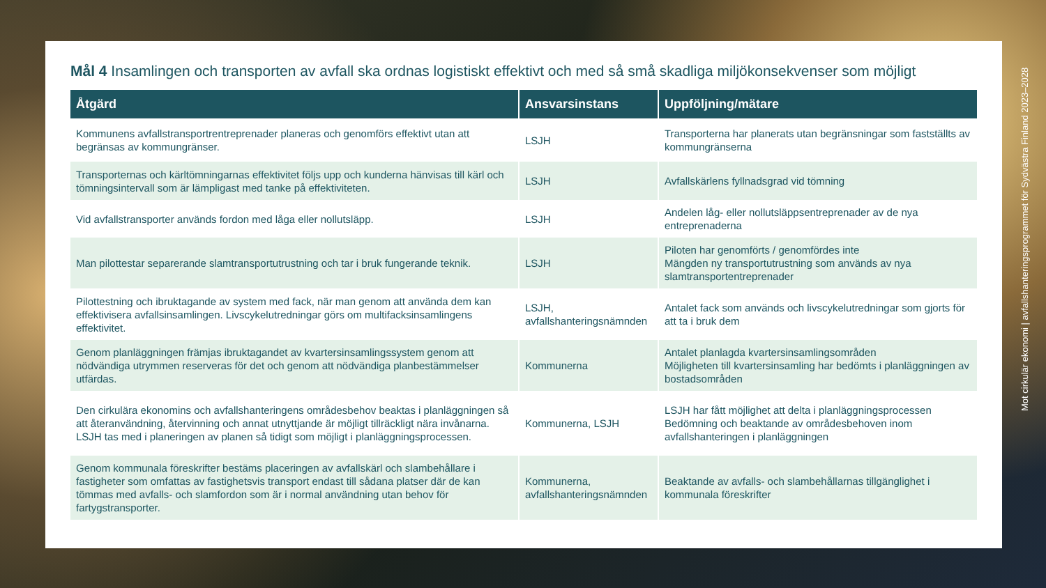Mål 4 Insamlingen och transporten av avfall ska ordnas logistiskt effektivt och med så små skadliga miljökonsekvenser som möjligt
| Åtgärd | Ansvarsinstans | Uppföljning/mätare |
| --- | --- | --- |
| Kommunens avfallstransportrentreprenader planeras och genomförs effektivt utan att begränsas av kommungränser. | LSJH | Transporterna har planerats utan begränsningar som fastställts av kommungränserna |
| Transporternas och kärltömningarnas effektivitet följs upp och kunderna hänvisas till kärl och tömningsintervall som är lämpligast med tanke på effektiviteten. | LSJH | Avfallskärlens fyllnadsgrad vid tömning |
| Vid avfallstransporter används fordon med låga eller nollutsläpp. | LSJH | Andelen låg- eller nollutsläppsentreprenader av de nya entreprenaderna |
| Man pilottestar separerande slamtransportutrustning och tar i bruk fungerande teknik. | LSJH | Piloten har genomförts / genomfördes inte Mängden ny transportutrustning som används av nya slamtransportentreprenader |
| Pilottestning och ibruktagande av system med fack, när man genom att använda dem kan effektivisera avfallsinsamlingen. Livscykelutredningar görs om multifacksinsamlingens effektivitet. | LSJH, avfallshanteringsnämnden | Antalet fack som används och livscykelutredningar som gjorts för att ta i bruk dem |
| Genom planläggningen främjas ibruktagandet av kvartersinsamlingssystem genom att nödvändiga utrymmen reserveras för det och genom att nödvändiga planbestämmelser utfärdas. | Kommunerna | Antalet planlagda kvartersinsamlingsområden Möjligheten till kvartersinsamling har bedömts i planläggningen av bostadsområden |
| Den cirkulära ekonomins och avfallshanteringens områdesbehov beaktas i planläggningen så att återanvändning, återvinning och annat utnyttjande är möjligt tillräckligt nära invånarna. LSJH tas med i planeringen av planen så tidigt som möjligt i planläggningsprocessen. | Kommunerna, LSJH | LSJH har fått möjlighet att delta i planläggningsprocessen Bedömning och beaktande av områdesbehoven inom avfallshanteringen i planläggningen |
| Genom kommunala föreskrifter bestäms placeringen av avfallskärl och slambehållare i fastigheter som omfattas av fastighetsvis transport endast till sådana platser där de kan tömmas med avfalls- och slamfordon som är i normal användning utan behov för fartygstransporter. | Kommunerna, avfallshanteringsnämnden | Beaktande av avfalls- och slambehållarnas tillgänglighet i kommunala föreskrifter |
Mot cirkulär ekonomi | avfallshanteringsprogrammet för Sydvästra Finland 2023–2028